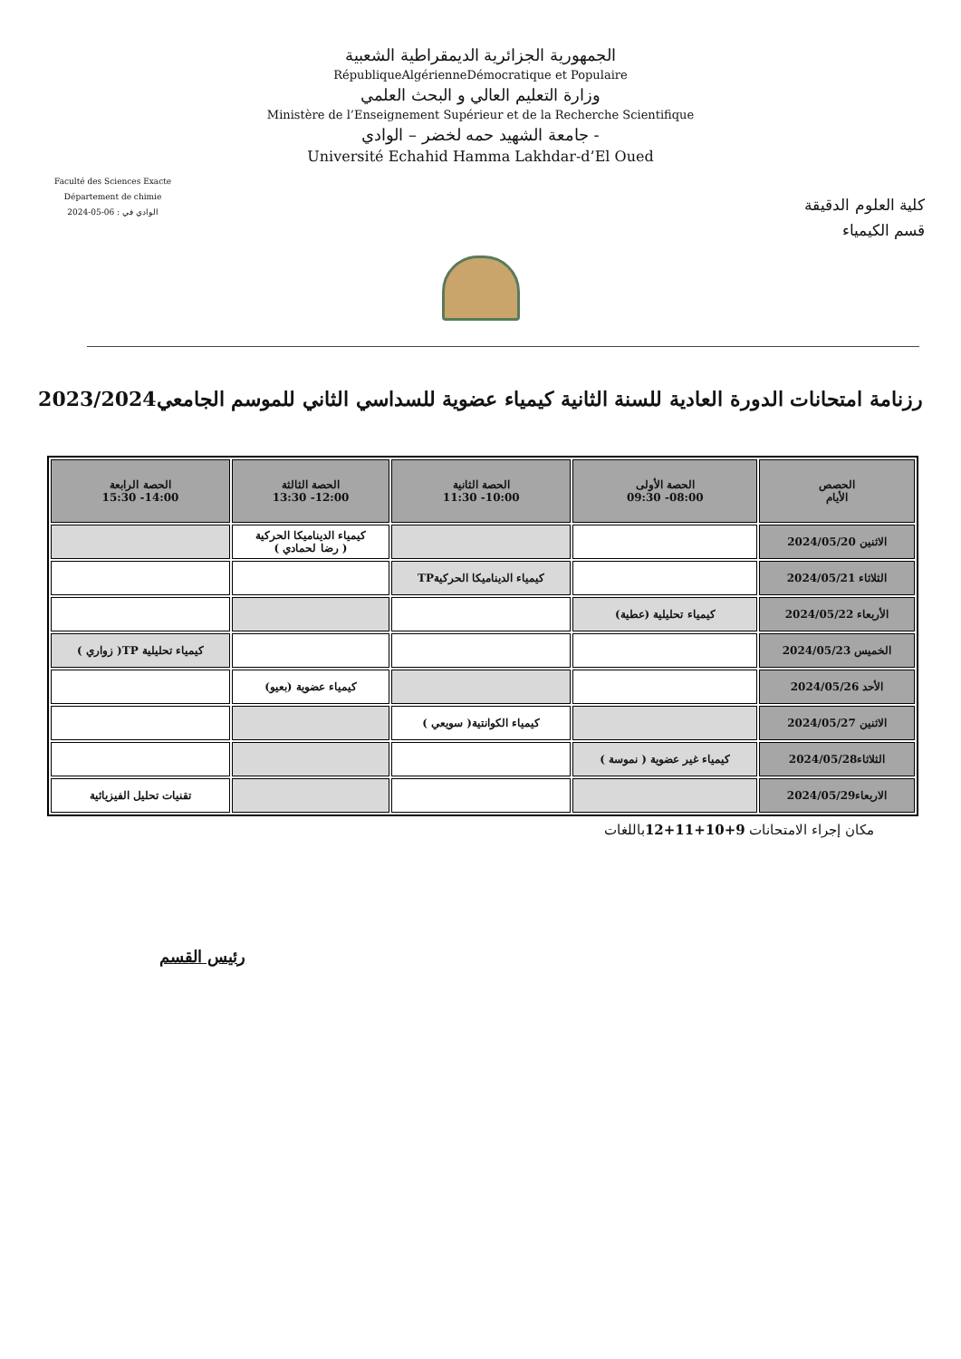الجمهورية الجزائرية الديمقراطية الشعبية
RépubliqueAlgérienneDémocratique et Populaire
وزارة التعليم العالي و البحث العلمي
Ministère de l’Enseignement Supérieur et de la Recherche Scientifique
جامعة الشهيد حمه لخضر – الوادي -
Université Echahid Hamma Lakhdar-d’El Oued
Faculté des Sciences Exacte
Département de chimie
الوادي في : 06-05-2024
كلية العلوم الدقيقة
قسم الكيمياء
رزنامة امتحانات الدورة العادية للسنة الثانية كيمياء عضوية للسداسي الثاني للموسم الجامعي2023/2024
| الحصص الأيام | الحصة الأولى 08:00- 09:30 | الحصة الثانية 10:00- 11:30 | الحصة الثالثة 12:00- 13:30 | الحصة الرابعة 14:00- 15:30 |
| --- | --- | --- | --- | --- |
| الاثنين 2024/05/20 | | | كيمياء الديناميكا الحركية ( رضا لحمادي ) | |
| الثلاثاء 2024/05/21 | | كيمياء الديناميكا الحركيةTP | | |
| الأربعاء 2024/05/22 | كيمياء تحليلية (عطية) | | | |
| الخميس 2024/05/23 | | | | كيمياء تحليلية TP( زواري ) |
| الأحد 2024/05/26 | | | كيمياء عضوية (بعيو) | |
| الاثنين 2024/05/27 | | كيمياء الكوانتية( سويعي ) | | |
| الثلاثاء2024/05/28 | كيمياء غير عضوية ( نموسة ) | | | |
| الاربعاء2024/05/29 | | | | تقنيات تحليل الفيزيائية |
مكان إجراء الامتحانات 9+10+11+12باللغات
رئيس القسم